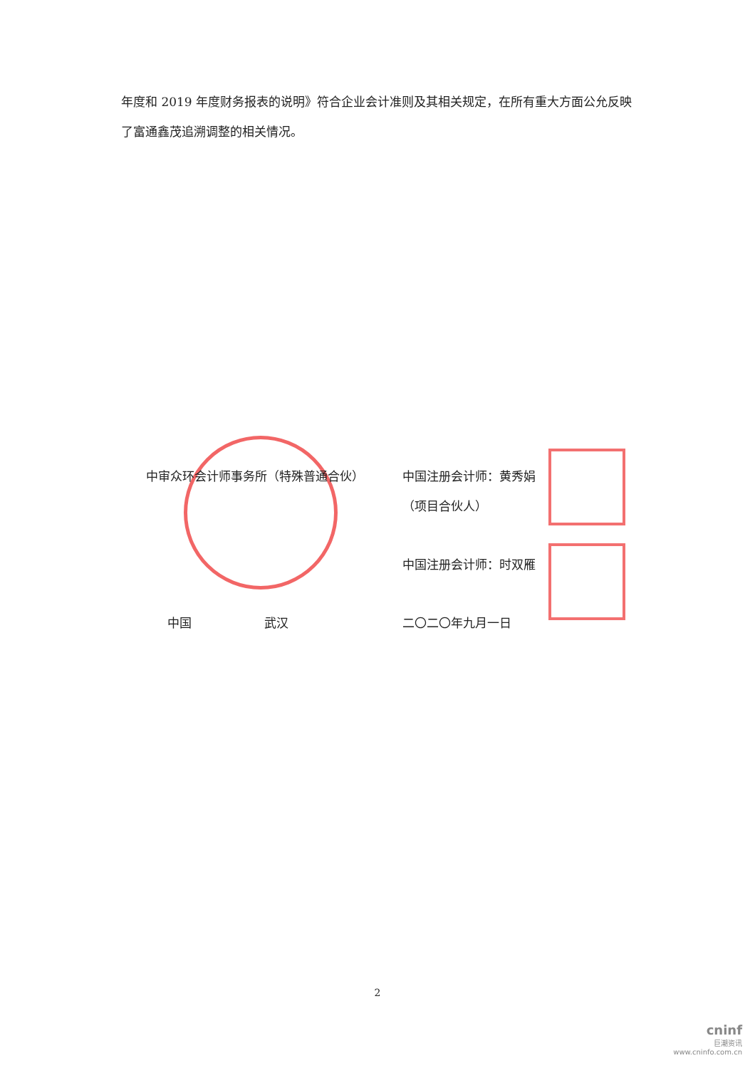年度和 2019 年度财务报表的说明》符合企业会计准则及其相关规定，在所有重大方面公允反映了富通鑫茂追溯调整的相关情况。
中审众环会计师事务所（特殊普通合伙） 中国注册会计师：黄秀娟
（项目合伙人）
中国注册会计师：时双雁
中国　　　　　　武汉 二〇二〇年九月一日
2
cninf
巨潮资讯
www.cninfo.com.cn